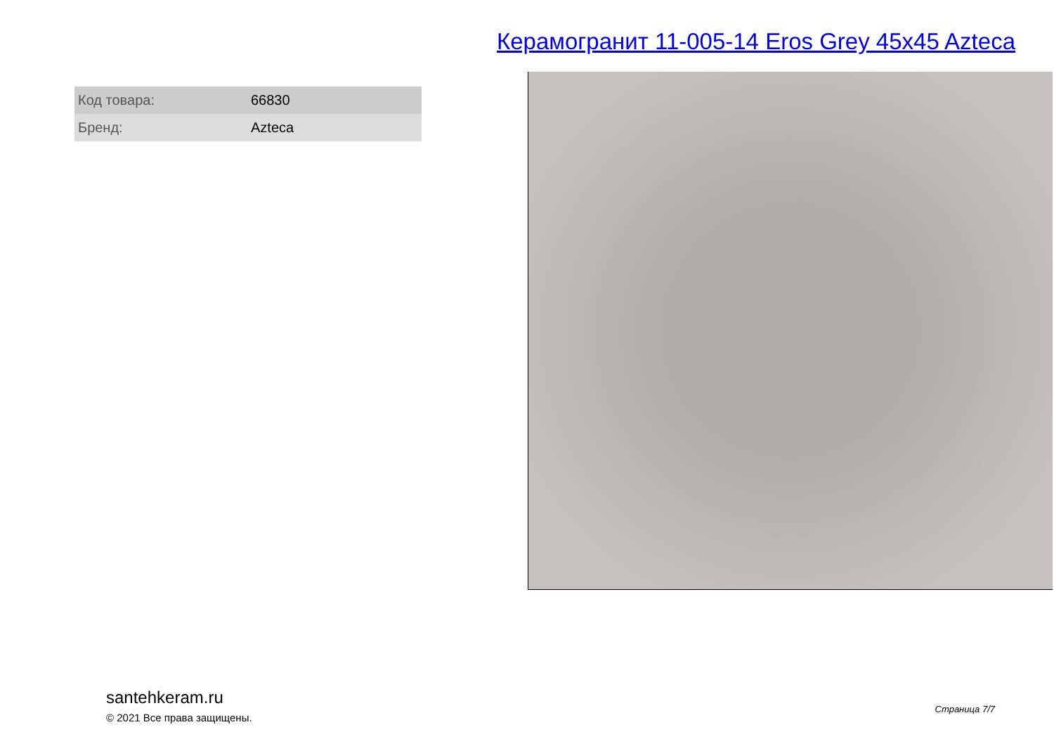Керамогранит 11-005-14 Eros Grey 45x45 Azteca
| Код товара: | 66830 |
| Бренд: | Azteca |
santehkeram.ru
© 2021 Все права защищены.
Страница 7/7